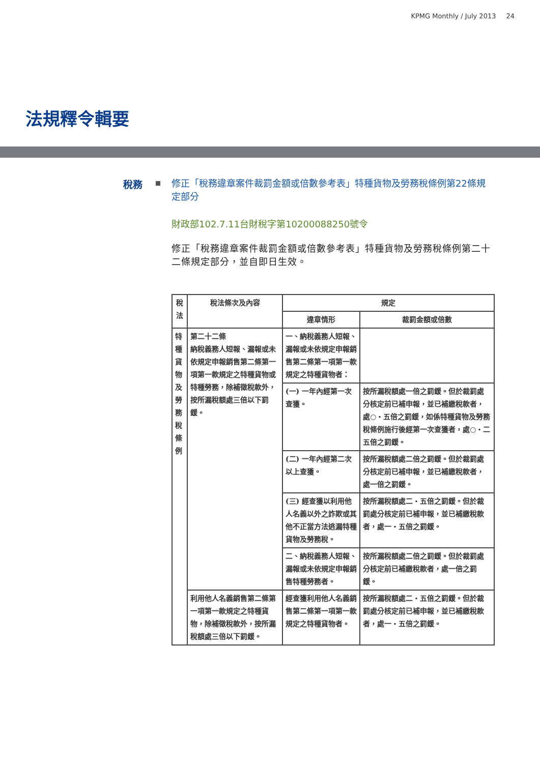KPMG Monthly / July 2013 24
法規釋令輯要
稅務
修正「稅務違章案件裁罰金額或倍數參考表」特種貨物及勞務稅條例第22條規定部分
財政部102.7.11台財稅字第10200088250號令
修正「稅務違章案件裁罰金額或倍數參考表」特種貨物及勞務稅條例第二十二條規定部分，並自即日生效。
| 稅法 | 稅法條次及內容 | 規定 | |
| --- | --- | --- | --- |
| | | 違章情形 | 裁罰金額或倍數 |
| 特種貨物及勞務稅條例 | 第二十二條 納稅義務人短報、漏報或未依規定申報銷售第二條第一項第一款規定之特種貨物或特種勞務，除補徵稅款外，按所漏稅額處三倍以下罰鍰。 | 一、納稅義務人短報、漏報或未依規定申報銷售第二條第一項第一款規定之特種貨物者： | |
| | | (一) 一年內經第一次查獲。 | 按所漏稅額處一倍之罰鍰。但於裁罰處分核定前已補申報，並已補繳稅款者，處○・五倍之罰鍰，如係特種貨物及勞務稅條例施行後經第一次查獲者，處○・二五倍之罰鍰。 |
| | | (二) 一年內經第二次以上查獲。 | 按所漏稅額處二倍之罰鍰。但於裁罰處分核定前已補申報，並已補繳稅款者，處一倍之罰鍰。 |
| | | (三) 經查獲以利用他人名義以外之詐欺或其他不正當方法逃漏特種貨物及勞務稅。 | 按所漏稅額處二・五倍之罰鍰。但於裁罰處分核定前已補申報，並已補繳稅款者，處一・五倍之罰鍰。 |
| | | 二、納稅義務人短報、漏報或未依規定申報銷售特種勞務者。 | 按所漏稅額處二倍之罰鍰。但於裁罰處分核定前已補繳稅款者，處一倍之罰鍰。 |
| | 利用他人名義銷售第二條第一項第一款規定之特種貨物，除補徵稅款外，按所漏稅額處三倍以下罰鍰。 | 經查獲利用他人名義銷售第二條第一項第一款規定之特種貨物者。 | 按所漏稅額處二・五倍之罰鍰。但於裁罰處分核定前已補申報，並已補繳稅款者，處一・五倍之罰鍰。 |